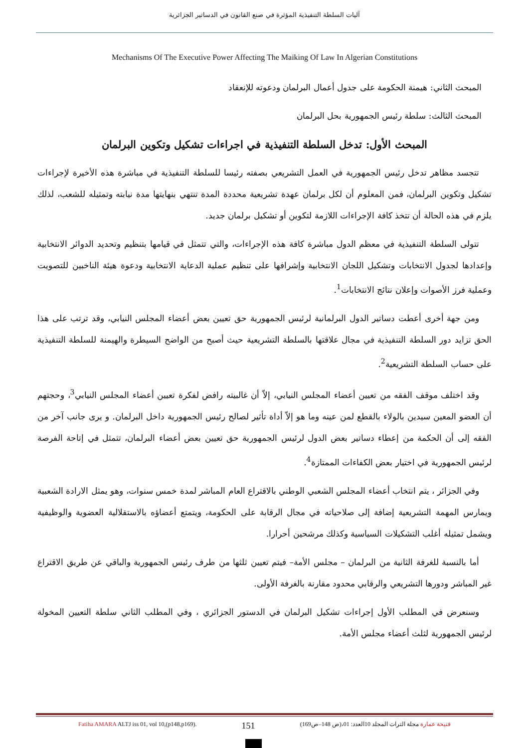آليات السلطة التنفيذية المؤثرة في صنع القانون في الدساتير الجزائرية
Mechanisms Of The Executive Power Affecting The Maiking Of Law In Algerian Constitutions
المبحث الثاني: هيمنة الحكومة على جدول أعمال البرلمان ودعوته للإنعقاد
المبحث الثالث: سلطة رئيس الجمهورية بحل البرلمان
المبحث الأول: تدخل السلطة التنفيذية في اجراءات تشكيل وتكوين البرلمان
تتجسد مظاهر تدخل رئيس الجمهورية في العمل التشريعي بصفته رئيسا للسلطة التنفيذية في مباشرة هذه الأخيرة لإجراءات تشكيل وتكوين البرلمان، فمن المعلوم أن لكل برلمان عهدة تشريعية محددة المدة تنتهي بنهايتها مدة نيابته وتمثيله للشعب، لذلك يلزم في هذه الحالة أن تتخذ كافة الإجراءات اللازمة لتكوين أو تشكيل برلمان جديد.
تتولى السلطة التنفيذية في معظم الدول مباشرة كافة هذه الإجراءات، والتي تتمثل في قيامها بتنظيم وتحديد الدوائر الانتخابية وإعدادها لجدول الانتخابات وتشكيل اللجان الانتخابية وإشرافها على تنظيم عملية الدعاية الانتخابية ودعوة هيئة الناخبين للتصويت وعملية فرز الأصوات وإعلان نتائج الانتخابات<sup>1</sup>.
ومن جهة أخرى أعطت دساتير الدول البرلمانية لرئيس الجمهورية حق تعيين بعض أعضاء المجلس النيابي، وقد ترتب على هذا الحق تزايد دور السلطة التنفيذية في مجال علاقتها بالسلطة التشريعية حيث أصبح من الواضح السيطرة والهيمنة للسلطة التنفيذية على حساب السلطة التشريعية<sup>2</sup>.
وقد اختلف موقف الفقه من تعيين أعضاء المجلس النيابي، إلاّ أن غالبيته رافض لفكرة تعيين أعضاء المجلس النيابي<sup>3</sup>، وحجتهم أن العضو المعين سيدين بالولاء بالقطع لمن عينه وما هو إلاّ أداة تأثير لصالح رئيس الجمهورية داخل البرلمان. و يرى جانب آخر من الفقه إلى أن الحكمة من إعطاء دساتير بعض الدول لرئيس الجمهورية حق تعيين بعض أعضاء البرلمان، تتمثل في إتاحة الفرصة لرئيس الجمهورية في اختيار بعض الكفاءات الممتازة<sup>4</sup>.
وفي الجزائر ، يتم انتخاب أعضاء المجلس الشعبي الوطني بالاقتراع العام المباشر لمدة خمس سنوات، وهو يمثل الارادة الشعبية ويمارس المهمة التشريعية إضافة إلى صلاحياته في مجال الرقابة على الحكومة، ويتمتع أعضاؤه بالاستقلالية العضوية والوظيفية ويشمل تمثيله أغلب التشكيلات السياسية وكذلك مرشحين أحرارا.
أما بالنسبة للغرفة الثانية من البرلمان – مجلس الأمة– فيتم تعيين ثلثها من طرف رئيس الجمهورية والباقي عن طريق الاقتراع غير المباشر ودورها التشريعي والرقابي محدود مقارنة بالغرفة الأولى.
وسنعرض في المطلب الأول إجراءات تشكيل البرلمان في الدستور الجزائري ، وفي المطلب الثاني سلطة التعيين المخولة لرئيس الجمهورية لثلث أعضاء مجلس الأمة.
Fatiha AMARA ALTJ iss 01, vol 10,(p148,p169). 151 فتيحة عمارة مجلة التراث المجلد 10العدد: 01،(ص 148–ص169)